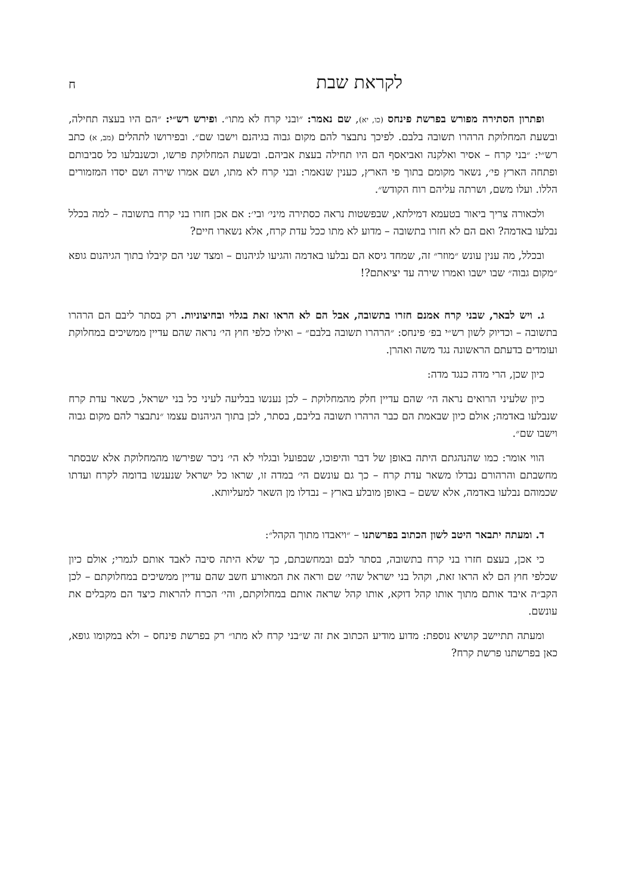לקראת שבת ח
ופתרון הסתירה מפורש בפרשת פינחס (כו, יא), שם נאמר: ״ובני קרח לא מתו״. ופירש רש״י: ״הם היו בעצה תחילה, ובשעת המחלוקת הרהרו תשובה בלבם. לפיכך נתבצר להם מקום גבוה בגיהנם וישבו שם״. ובפירושו לתהלים (מב, א) כתב רש״י: ״בני קרח – אסיר ואלקנה ואביאסף הם היו תחילה בעצת אביהם. ובשעת המחלוקת פרשו, וכשנבלעו כל סביבותם ופתחה הארץ פי׳, נשאר מקומם בתוך פי הארץ, כענין שנאמר: ובני קרח לא מתו, ושם אמרו שירה ושם יסדו המזמורים הללו. ועלו משם, ושרתה עליהם רוח הקודש״.
ולכאורה צריך ביאור בטעמא דמילתא, שבפשטות נראה כסתירה מיני׳ ובי׳: אם אכן חזרו בני קרח בתשובה – למה בכלל נבלעו באדמה? ואם הם לא חזרו בתשובה – מדוע לא מתו ככל עדת קרח, אלא נשארו חיים?
ובכלל, מה ענין עונש ״מוזר״ זה, שמחד גיסא הם נבלעו באדמה והגיעו לגיהנום – ומצד שני הם קיבלו בתוך הגיהנום גופא ״מקום גבוה״ שבו ישבו ואמרו שירה עד יציאתם?!
ג. ויש לבאר, שבני קרח אמנם חזרו בתשובה, אבל הם לא הראו זאת בגלוי ובחיצוניות. רק בסתר ליבם הם הרהרו בתשובה – וכדיוק לשון רש״י בפ׳ פינחס: ״הרהרו תשובה בלבם״ – ואילו כלפי חוץ הי׳ נראה שהם עדיין ממשיכים במחלוקת ועומדים בדעתם הראשונה נגד משה ואהרן.
כיון שכן, הרי מדה כנגד מדה:
כיון שלעיני הרואים נראה הי׳ שהם עדיין חלק מהמחלוקת – לכן נענשו בבליעה לעיני כל בני ישראל, כשאר עדת קרח שנבלעו באדמה; אולם כיון שבאמת הם כבר הרהרו תשובה בליבם, בסתר, לכן בתוך הגיהנום עצמו ״נתבצר להם מקום גבוה וישבו שם״.
הווי אומר: כמו שהנהגתם היתה באופן של דבר והיפוכו, שבפועל ובגלוי לא הי׳ ניכר שפירשו מהמחלוקת אלא שבסתר מחשבתם והרהורם נבדלו משאר עדת קרח – כך גם עונשם הי׳ במדה זו, שראו כל ישראל שנענשו בדומה לקרח ועדתו שכמוהם נבלעו באדמה, אלא ששם – באופן מובלע בארץ – נבדלו מן השאר למעליותא.
ד. ומעתה יתבאר היטב לשון הכתוב בפרשתנו – ״ויאבדו מתוך הקהל״:
כי אכן, בעצם חזרו בני קרח בתשובה, בסתר לבם ובמחשבתם, כך שלא היתה סיבה לאבד אותם לגמרי; אולם כיון שכלפי חוץ הם לא הראו זאת, וקהל בני ישראל שהי׳ שם וראה את המאורע חשב שהם עדיין ממשיכים במחלוקתם – לכן הקב״ה איבד אותם מתוך אותו קהל דוקא, אותו קהל שראה אותם במחלוקתם, והי׳ הכרח להראות כיצד הם מקבלים את עונשם.
ומעתה תתיישב קושיא נוספת: מדוע מודיע הכתוב את זה ש״בני קרח לא מתו״ רק בפרשת פינחס – ולא במקומו גופא, כאן בפרשתנו פרשת קרח?